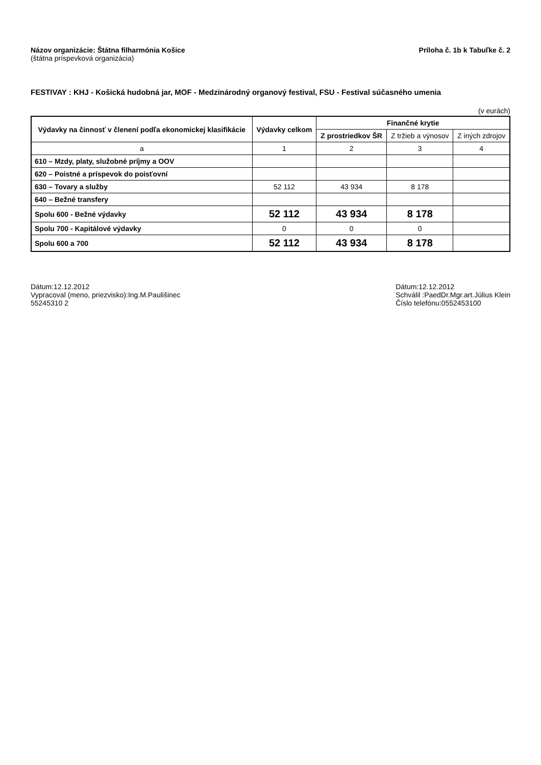Názov organizácie: Štátna filharmónia Košice
(štátna príspevková organizácia)
Príloha č. 1b k Tabuľke č. 2
FESTIVAY : KHJ - Košická hudobná jar, MOF - Medzinárodný organový festival, FSU - Festival súčasného umenia
(v eurách)
| Výdavky na činnosť v členení podľa ekonomickej klasifikácie | Výdavky celkom | Finančné krytie | | |
| --- | --- | --- | --- | --- |
| | | Z prostriedkov ŠR | Z tržieb a výnosov | Z iných zdrojov |
| a | 1 | 2 | 3 | 4 |
| 610 – Mzdy, platy, služobné príjmy a OOV | | | | |
| 620 – Poistné a príspevok do poisťovní | | | | |
| 630 – Tovary a služby | 52 112 | 43 934 | 8 178 | |
| 640 – Bežné transfery | | | | |
| Spolu 600 - Bežné výdavky | 52 112 | 43 934 | 8 178 | |
| Spolu 700 - Kapitálové výdavky | 0 | 0 | 0 | |
| Spolu 600 a 700 | 52 112 | 43 934 | 8 178 | |
Dátum:12.12.2012
Vypracoval (meno, priezvisko):Ing.M.Paulišinec
55245310 2
Dátum:12.12.2012
Schválil :PaedDr.Mgr.art.Július Klein
Číslo telefónu:0552453100